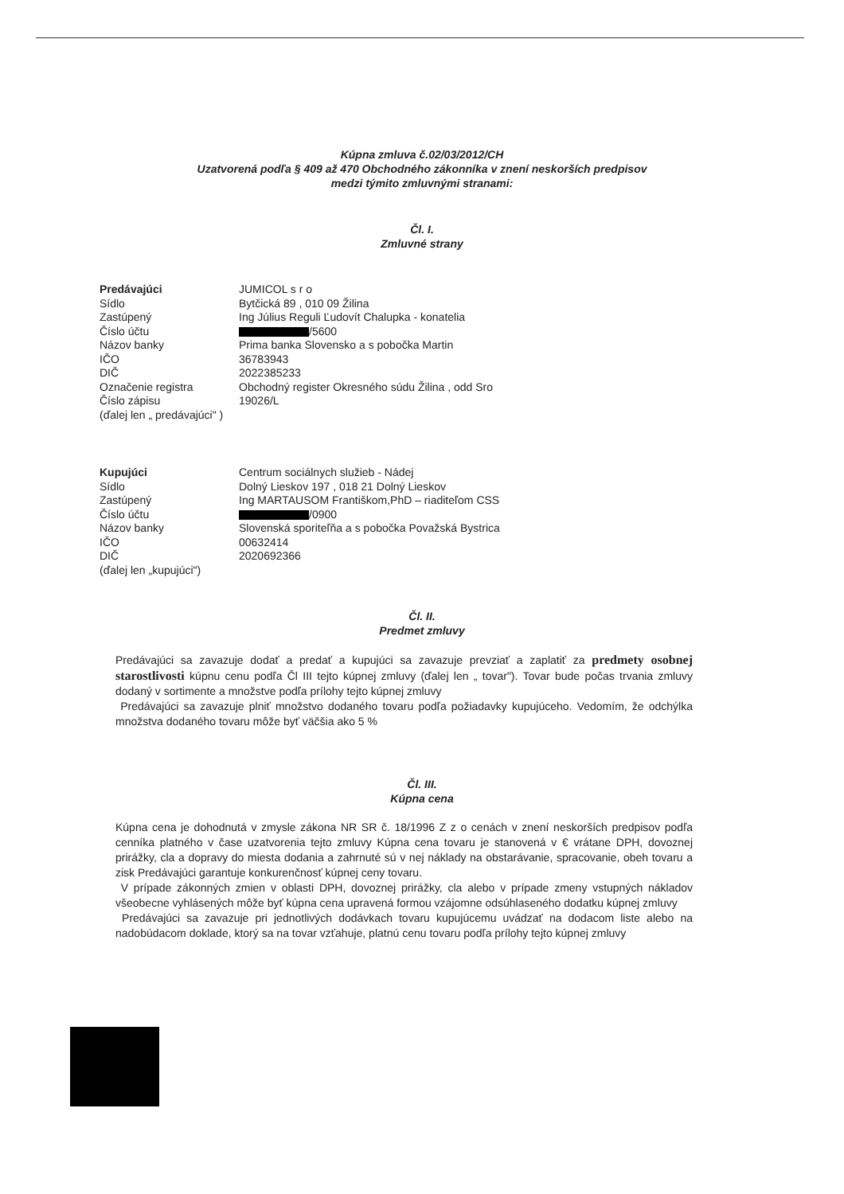Kúpna zmluva č.02/03/2012/CH
Uzatvorená podľa § 409 až 470 Obchodného zákonníka v znení neskorších predpisov
medzi týmito zmluvnými stranami:
Čl. I.
Zmluvné strany
| Predávajúci | JUMICOL s r o |
| Sídlo | Bytčická 89 , 010 09 Žilina |
| Zastúpený | Ing Július Reguli Ľudovít Chalupka - konatelia |
| Číslo účtu | /5600 |
| Názov banky | Prima banka Slovensko a s pobočka Martin |
| IČO | 36783943 |
| DIČ | 2022385233 |
| Označenie registra | Obchodný register Okresného súdu Žilina , odd Sro |
| Číslo zápisu | 19026/L |
| (ďalej len „ predávajúci" ) | |
| Kupujúci | Centrum sociálnych služieb - Nádej |
| Sídlo | Dolný Lieskov 197 , 018 21 Dolný Lieskov |
| Zastúpený | Ing MARTAUSOM Františkom,PhD – riaditeľom CSS |
| Číslo účtu | /0900 |
| Názov banky | Slovenská sporiteľňa a s pobočka Považská Bystrica |
| IČO | 00632414 |
| DIČ | 2020692366 |
| (ďalej len „kupujúci") | |
Čl. II.
Predmet zmluvy
Predávajúci sa zavazuje dodať a predať a kupujúci sa zavazuje prevziať a zaplatiť za predmety osobnej starostlivosti kúpnu cenu podľa Čl III tejto kúpnej zmluvy (ďalej len „ tovar"). Tovar bude počas trvania zmluvy dodaný v sortimente a množstve podľa prílohy tejto kúpnej zmluvy
Predávajúci sa zavazuje plniť množstvo dodaného tovaru podľa požiadavky kupujúceho. Vedomím, že odchýlka množstva dodaného tovaru môže byť väčšia ako 5 %
Čl. III.
Kúpna cena
Kúpna cena je dohodnutá v zmysle zákona NR SR č. 18/1996 Z z o cenách v znení neskorších predpisov podľa cenníka platného v čase uzatvorenia tejto zmluvy Kúpna cena tovaru je stanovená v € vrátane DPH, dovoznej prirážky, cla a dopravy do miesta dodania a zahrnuté sú v nej náklady na obstarávanie, spracovanie, obeh tovaru a zisk Predávajúci garantuje konkurenčnosť kúpnej ceny tovaru.
V prípade zákonných zmien v oblasti DPH, dovoznej prirážky, cla alebo v prípade zmeny vstupných nákladov všeobecne vyhlásených môže byť kúpna cena upravená formou vzájomne odsúhlaseného dodatku kúpnej zmluvy
Predávajúci sa zavazuje pri jednotlivých dodávkach tovaru kupujúcemu uvádzať na dodacom liste alebo na nadobúdacom doklade, ktorý sa na tovar vzťahuje, platnú cenu tovaru podľa prílohy tejto kúpnej zmluvy